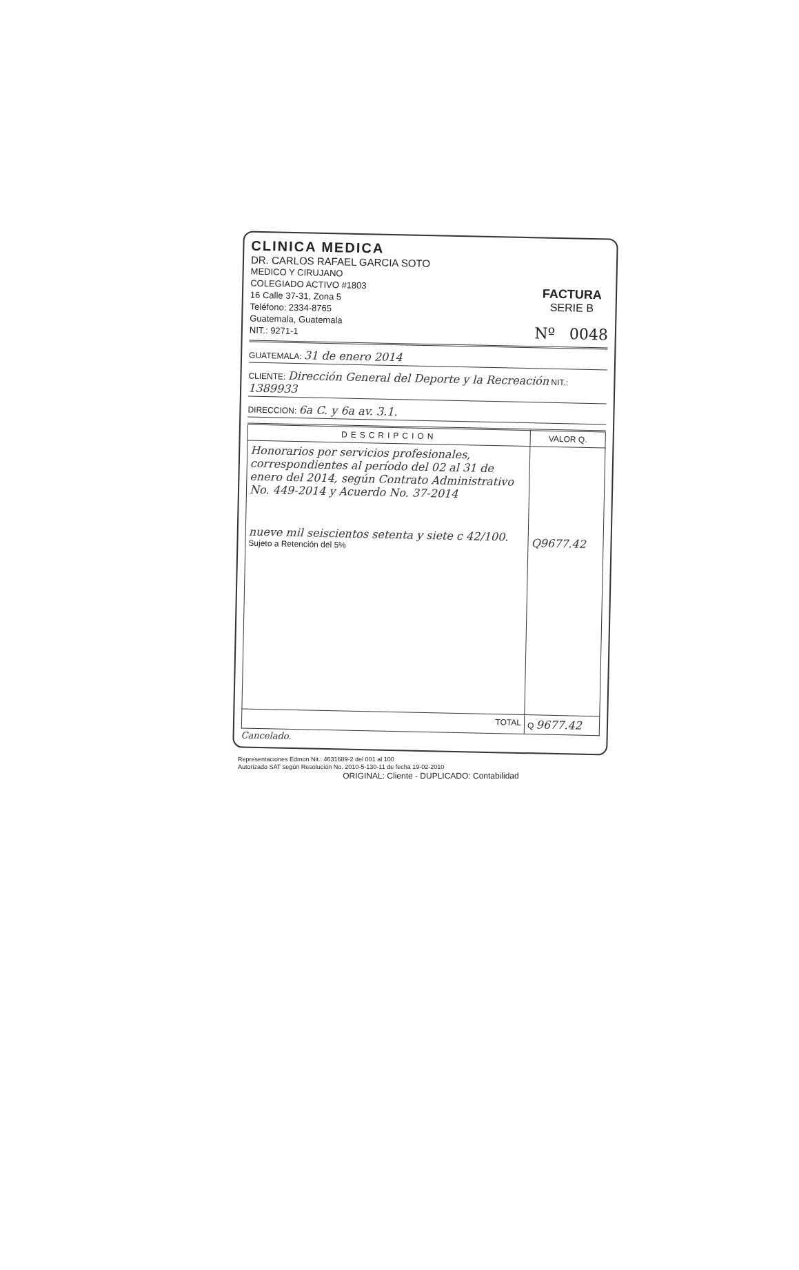CLINICA MEDICA
DR. CARLOS RAFAEL GARCIA SOTO
MEDICO Y CIRUJANO
COLEGIADO ACTIVO #1803
16 Calle 37-31, Zona 5
Teléfono: 2334-8765
Guatemala, Guatemala
NIT.: 9271-1
FACTURA
SERIE B
Nº 0048
GUATEMALA: 31 de enero 2014
CLIENTE: Dirección General del Deporte y la Recreación NIT.: 1389933
DIRECCION: 6a C. y 6a av. 3.1.
| DESCRIPCION | VALOR Q. |
| --- | --- |
| Honorarios por servicios profesionales, correspondientes al período del 02 al 31 de enero del 2014, según Contrato Administrativo No. 449-2014 y Acuerdo No. 37-2014 nueve mil seiscientos setenta y siete c 42/100. Sujeto a Retención del 5% | Q9677.42 |
| TOTAL | Q 9677.42 |
Cancelado.
Representaciones Edmon Nit.: 4631689-2 del 001 al 100
Autorizado SAT según Resolución No. 2010-5-130-11 de fecha 19-02-2010
ORIGINAL: Cliente - DUPLICADO: Contabilidad